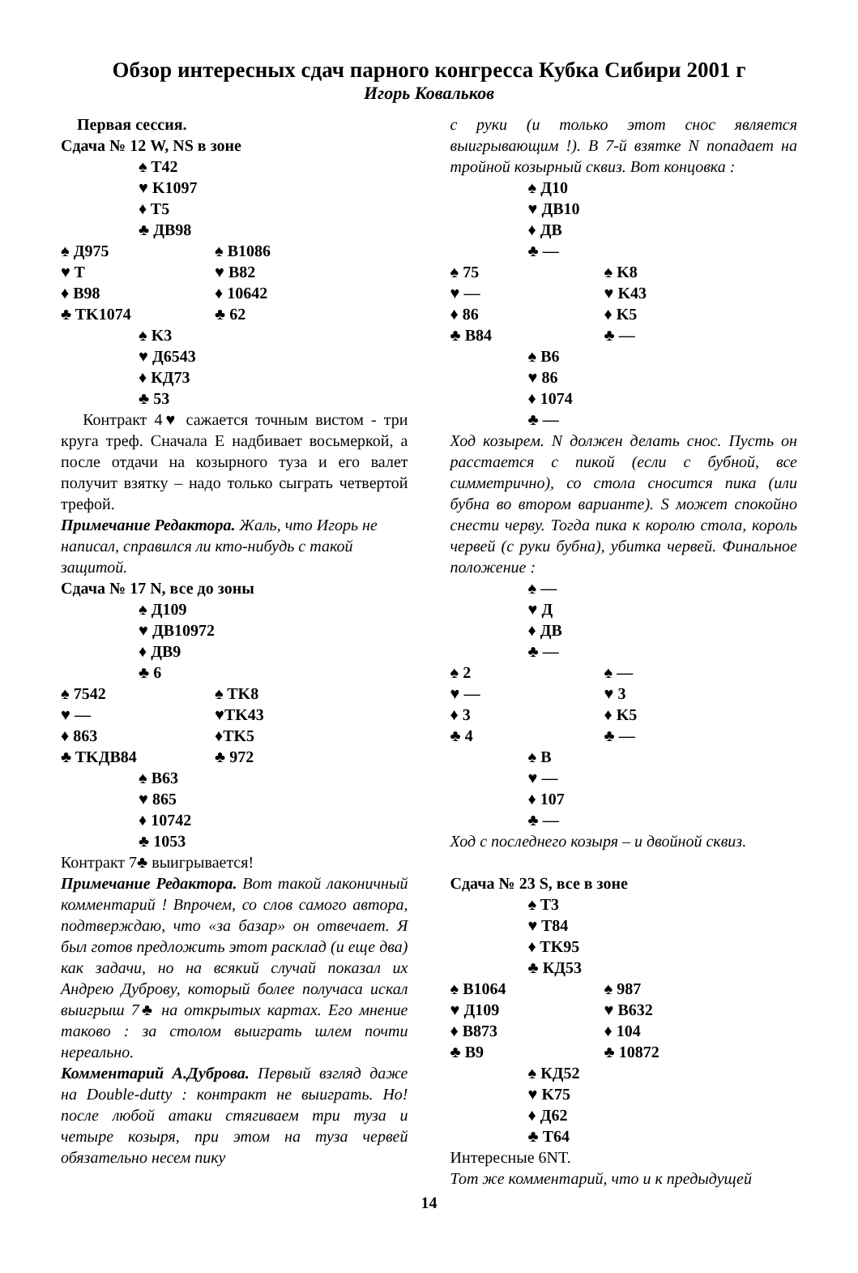Обзор интересных сдач парного конгресса Кубка Сибири 2001 г
Игорь Ковальков
Первая сессия.
Сдача № 12 W, NS в зоне
♠ T42
♥ K1097
♦ T5
♣ ДВ98
♠ Д975 ♠ B1086
♥ T ♥ B82
♦ B98 ♦ 10642
♣ TK1074 ♣ 62
♠ K3
♥ Д6543
♦ КД73
♣ 53
Контракт 4♥ сажается точным вистом - три круга треф. Сначала Е надбивает восьмеркой, а после отдачи на козырного туза и его валет получит взятку – надо только сыграть четвертой трефой.
Примечание Редактора. Жаль, что Игорь не написал, справился ли кто-нибудь с такой защитой.
Сдача № 17 N, все до зоны
♠ Д109
♥ ДВ10972
♦ ДВ9
♣ 6
♠ 7542 ♠ TK8
♥ — ♥TK43
♦ 863 ♦TK5
♣ TKДB84 ♣ 972
♠ B63
♥ 865
♦ 10742
♣ 1053
Контракт 7♣ выигрывается!
Примечание Редактора. Вот такой лаконичный комментарий ! Впрочем, со слов самого автора, подтверждаю, что «за базар» он отвечает. Я был готов предложить этот расклад (и еще два) как задачи, но на всякий случай показал их Андрею Дуброву, который более получаса искал выигрыш 7♣ на открытых картах. Его мнение таково : за столом выиграть шлем почти нереально.
Комментарий А.Дуброва. Первый взгляд даже на Double-dutty : контракт не выиграть. Но! после любой атаки стягиваем три туза и четыре козыря, при этом на туза червей обязательно несем пику
с руки (и только этот снос является выигрывающим !). В 7-й взятке N попадает на тройной козырный сквиз. Вот концовка :
♠ Д10
♥ ДВ10
♦ ДВ
♣ —
♠ 75 ♠ K8
♥ — ♥ K43
♦ 86 ♦ K5
♣ B84 ♣ —
♠ B6
♥ 86
♦ 1074
♣ —
Ход козырем. N должен делать снос. Пусть он расстается с пикой (если с бубной, все симметрично), со стола сносится пика (или бубна во втором варианте). S может спокойно снести черву. Тогда пика к королю стола, король червей (с руки бубна), убитка червей. Финальное положение :
♠ —
♥ Д
♦ ДВ
♣ —
♠ 2 ♠ —
♥ — ♥ 3
♦ 3 ♦ K5
♣ 4 ♣ —
♠ B
♥ —
♦ 107
♣ —
Ход с последнего козыря – и двойной сквиз.
Сдача № 23 S, все в зоне
♠ T3
♥ T84
♦ TK95
♣ КД53
♠ B1064 ♠ 987
♥ Д109 ♥ B632
♦ B873 ♦ 104
♣ B9 ♣ 10872
♠ КД52
♥ K75
♦ Д62
♣ T64
Интересные 6NT.
Тот же комментарий, что и к предыдущей
14